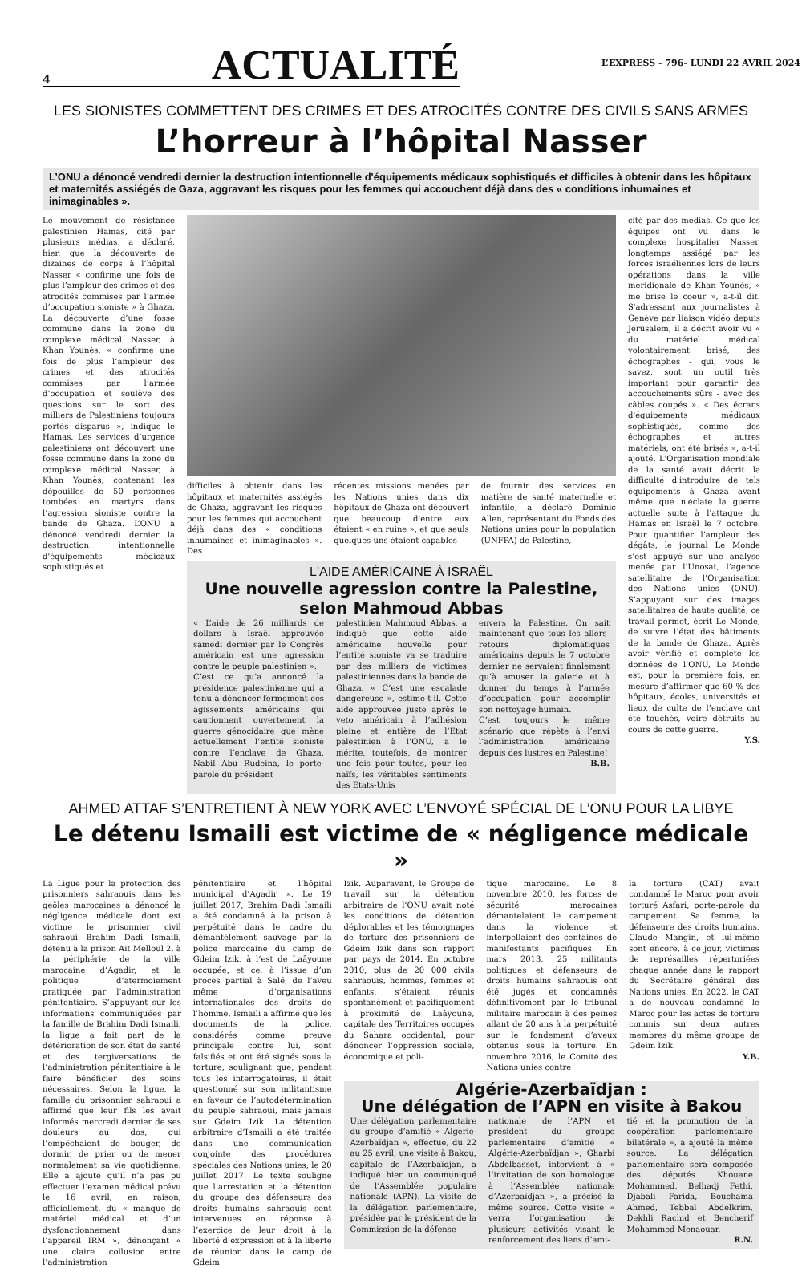4 ACTUALITÉ
L’EXPRESS - 796- LUNDI 22 AVRIL 2024
LES SIONISTES COMMETTENT DES CRIMES ET DES ATROCITÉS CONTRE DES CIVILS SANS ARMES
L’horreur à l’hôpital Nasser
L’ONU a dénoncé vendredi dernier la destruction intentionnelle d'équipements médicaux sophistiqués et difficiles à obtenir dans les hôpitaux et maternités assiégés de Gaza, aggravant les risques pour les femmes qui accouchent déjà dans des « conditions inhumaines et inimaginables ».
Le mouvement de résistance palestinien Hamas, cité par plusieurs médias, a déclaré, hier, que la découverte de dizaines de corps à l’hôpital Nasser « confirme une fois de plus l’ampleur des crimes et des atrocités commises par l’armée d’occupation sioniste » à Ghaza. La découverte d’une fosse commune dans la zone du complexe médical Nasser, à Khan Younès, « confirme une fois de plus l’ampleur des crimes et des atrocités commises par l’armée d’occupation et soulève des questions sur le sort des milliers de Palestiniens toujours portés disparus », indique le Hamas. Les services d’urgence palestiniens ont découvert une fosse commune dans la zone du complexe médical Nasser, à Khan Younès, contenant les dépouilles de 50 personnes tombées en martyrs dans l’agression sioniste contre la bande de Ghaza. L’ONU a dénoncé vendredi dernier la destruction intentionnelle d'équipements médicaux sophistiqués et
difficiles à obtenir dans les hôpitaux et maternités assiégés de Ghaza, aggravant les risques pour les femmes qui accouchent déjà dans des « conditions inhumaines et inimaginables ». Des
récentes missions menées par les Nations unies dans dix hôpitaux de Ghaza ont découvert que beaucoup d'entre eux étaient « en ruine », et que seuls quelques-uns étaient capables
de fournir des services en matière de santé maternelle et infantile, a déclaré Dominic Allen, représentant du Fonds des Nations unies pour la population (UNFPA) de Palestine,
L'AIDE AMÉRICAINE À ISRAËL
Une nouvelle agression contre la Palestine, selon Mahmoud Abbas
« L’aide de 26 milliards de dollars à Israël approuvée samedi dernier par le Congrès américain est une agression contre le peuple palestinien ».
C’est ce qu’a annoncé la présidence palestinienne qui a tenu à dénoncer fermement ces agissements américains qui cautionnent ouvertement la guerre génocidaire que mène actuellement l’entité sioniste contre l’enclave de Ghaza. Nabil Abu Rudeina, le porte-parole du président
palestinien Mahmoud Abbas, a indiqué que cette aide américaine nouvelle pour l’entité sioniste va se traduire par des milliers de victimes palestiniennes dans la bande de Ghaza. « C’est une escalade dangereuse », estime-t-il. Cette aide approuvée juste après le veto américain à l’adhésion pleine et entière de l’Etat palestinien à l’ONU, a le mérite, toutefois, de montrer une fois pour toutes, pour les naïfs, les véritables sentiments des Etats-Unis
envers la Palestine. On sait maintenant que tous les allers-retours diplomatiques américains depuis le 7 octobre dernier ne servaient finalement qu’à amuser la galerie et à donner du temps à l’armée d’occupation pour accomplir son nettoyage humain.
C’est toujours le même scénario que répète à l’envi l’administration américaine depuis des lustres en Palestine!
B.B.
cité par des médias. Ce que les équipes ont vu dans le complexe hospitalier Nasser, longtemps assiégé par les forces israéliennes lors de leurs opérations dans la ville méridionale de Khan Younès, « me brise le coeur », a-t-il dit. S'adressant aux journalistes à Genève par liaison vidéo depuis Jérusalem, il a décrit avoir vu « du matériel médical volontairement brisé, des échographes - qui, vous le savez, sont un outil très important pour garantir des accouchements sûrs - avec des câbles coupés ». « Des écrans d'équipements médicaux sophistiqués, comme des échographes et autres matériels, ont été brisés », a-t-il ajouté. L'Organisation mondiale de la santé avait décrit la difficulté d'introduire de tels équipements à Ghaza avant même que n'éclate la guerre actuelle suite à l'attaque du Hamas en Israël le 7 octobre. Pour quantifier l’ampleur des dégâts, le journal Le Monde s’est appuyé sur une analyse menée par l’Unosat, l’agence satellitaire de l’Organisation des Nations unies (ONU). S’appuyant sur des images satellitaires de haute qualité, ce travail permet, écrit Le Monde, de suivre l’état des bâtiments de la bande de Ghaza. Après avoir vérifié et complété les données de l’ONU, Le Monde est, pour la première fois, en mesure d’affirmer que 60 % des hôpitaux, écoles, universités et lieux de culte de l’enclave ont été touchés, voire détruits au cours de cette guerre.
Y.S.
AHMED ATTAF S’ENTRETIENT À NEW YORK AVEC L’ENVOYÉ SPÉCIAL DE L’ONU POUR LA LIBYE
Le détenu Ismaili est victime de « négligence médicale »
La Ligue pour la protection des prisonniers sahraouis dans les geôles marocaines a dénoncé la négligence médicale dont est victime le prisonnier civil sahraoui Brahim Dadi Ismaili, détenu à la prison Ait Melloul 2, à la périphérie de la ville marocaine d’Agadir, et la politique d’atermoiement pratiquée par l’administration pénitentiaire. S’appuyant sur les informations communiquées par la famille de Brahim Dadi Ismaili, la ligue a fait part de la détérioration de son état de santé et des tergiversations de l’administration pénitentiaire à le faire bénéficier des soins nécessaires. Selon la ligue, la famille du prisonnier sahraoui a affirmé que leur fils les avait informés mercredi dernier de ses douleurs au dos, qui l’empêchaient de bouger, de dormir, de prier ou de mener normalement sa vie quotidienne. Elle a ajouté qu’il n’a pas pu effectuer l’examen médical prévu le 16 avril, en raison, officiellement, du « manque de matériel médical et d’un dysfonctionnement dans l’appareil IRM », dénonçant « une claire collusion entre l’administration
pénitentiaire et l’hôpital municipal d’Agadir ». Le 19 juillet 2017, Brahim Dadi Ismaili a été condamné à la prison à perpétuité dans le cadre du démantèlement sauvage par la police marocaine du camp de Gdeim Izik, à l’est de Laâyoune occupée, et ce, à l’issue d’un procès partial à Salé, de l’aveu même d’organisations internationales des droits de l’homme. Ismaili a affirmé que les documents de la police, considérés comme preuve principale contre lui, sont falsifiés et ont été signés sous la torture, soulignant que, pendant tous les interrogatoires, il était questionné sur son militantisme en faveur de l’autodétermination du peuple sahraoui, mais jamais sur Gdeim Izik. La détention arbitraire d’Ismaili a été traitée dans une communication conjointe des procédures spéciales des Nations unies, le 20 juillet 2017. Le texte souligne que l’arrestation et la détention du groupe des défenseurs des droits humains sahraouis sont intervenues en réponse à l’exercice de leur droit à la liberté d’expression et à la liberté de réunion dans le camp de Gdeim
Izik. Auparavant, le Groupe de travail sur la détention arbitraire de l’ONU avait noté les conditions de détention déplorables et les témoignages de torture des prisonniers de Gdeim Izik dans son rapport par pays de 2014. En octobre 2010, plus de 20 000 civils sahraouis, hommes, femmes et enfants, s’étaient réunis spontanément et pacifiquement à proximité de Laâyoune, capitale des Territoires occupés du Sahara occidental, pour dénoncer l’oppression sociale, économique et poli-
tique marocaine. Le 8 novembre 2010, les forces de sécurité marocaines démantelaient le campement dans la violence et interpellaient des centaines de manifestants pacifiques. En mars 2013, 25 militants politiques et défenseurs de droits humains sahraouis ont été jugés et condamnés définitivement par le tribunal militaire marocain à des peines allant de 20 ans à la perpétuité sur le fondement d’aveux obtenus sous la torture. En novembre 2016, le Comité des Nations unies contre
la torture (CAT) avait condamné le Maroc pour avoir torturé Asfari, porte-parole du campement. Sa femme, la défenseure des droits humains, Claude Mangin, et lui-même sont encore, à ce jour, victimes de représailles répertoriées chaque année dans le rapport du Secrétaire général des Nations unies. En 2022, le CAT a de nouveau condamné le Maroc pour les actes de torture commis sur deux autres membres du même groupe de Gdeim Izik.
Y.B.
Algérie-Azerbaïdjan :
Une délégation de l’APN en visite à Bakou
Une délégation parlementaire du groupe d’amitié « Algérie-Azerbaïdjan », effectue, du 22 au 25 avril, une visite à Bakou, capitale de l’Azerbaïdjan, a indiqué hier un communiqué de l’Assemblée populaire nationale (APN). La visite de la délégation parlementaire, présidée par le président de la Commission de la défense
nationale de l’APN et président du groupe parlementaire d’amitié « Algérie-Azerbaïdjan », Gharbi Abdelbasset, intervient à « l’invitation de son homologue à l’Assemblée nationale d’Azerbaïdjan », a précisé la même source. Cette visite « verra l’organisation de plusieurs activités visant le renforcement des liens d’ami-
tié et la promotion de la coopération parlementaire bilatérale », a ajouté la même source. La délégation parlementaire sera composée des députés Khouane Mohammed, Belhadj Fethi, Djabali Farida, Bouchama Ahmed, Tebbal Abdelkrim, Dekhli Rachid et Bencherif Mohammed Menaouar.
R.N.